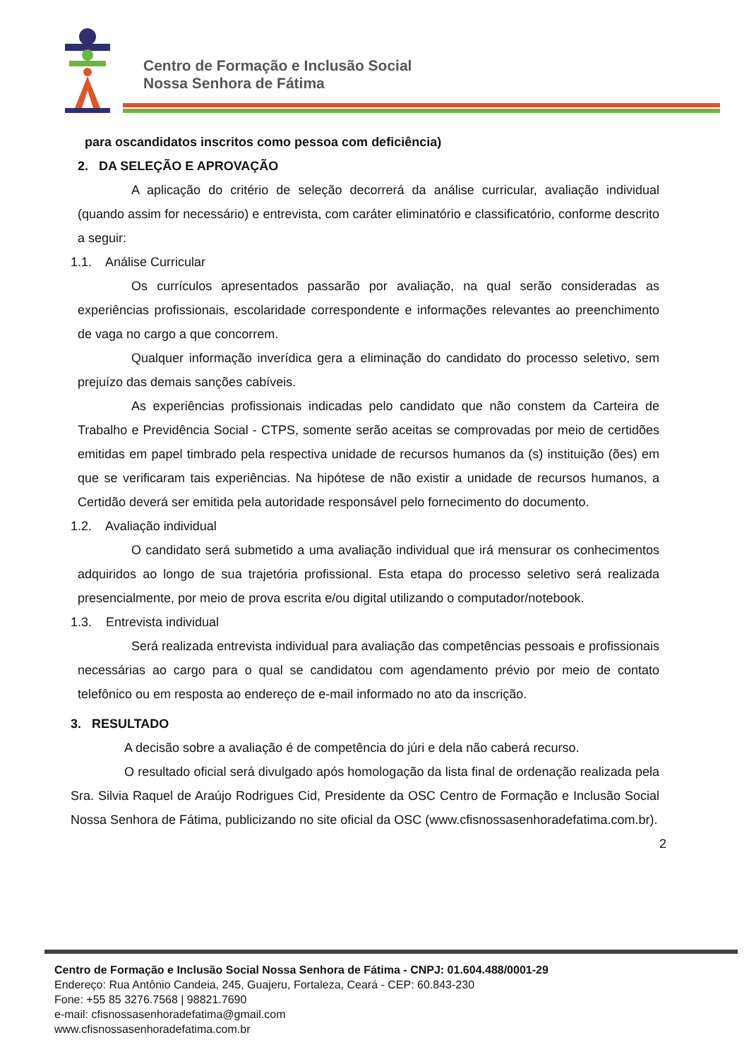Centro de Formação e Inclusão Social
Nossa Senhora de Fátima
para oscandidatos inscritos como pessoa com deficiência)
2. DA SELEÇÃO E APROVAÇÃO
A aplicação do critério de seleção decorrerá da análise curricular, avaliação individual (quando assim for necessário) e entrevista, com caráter eliminatório e classificatório, conforme descrito a seguir:
1.1. Análise Curricular
Os currículos apresentados passarão por avaliação, na qual serão consideradas as experiências profissionais, escolaridade correspondente e informações relevantes ao preenchimento de vaga no cargo a que concorrem.
Qualquer informação inverídica gera a eliminação do candidato do processo seletivo, sem prejuízo das demais sanções cabíveis.
As experiências profissionais indicadas pelo candidato que não constem da Carteira de Trabalho e Previdência Social - CTPS, somente serão aceitas se comprovadas por meio de certidões emitidas em papel timbrado pela respectiva unidade de recursos humanos da (s) instituição (ões) em que se verificaram tais experiências. Na hipótese de não existir a unidade de recursos humanos, a Certidão deverá ser emitida pela autoridade responsável pelo fornecimento do documento.
1.2. Avaliação individual
O candidato será submetido a uma avaliação individual que irá mensurar os conhecimentos adquiridos ao longo de sua trajetória profissional. Esta etapa do processo seletivo será realizada presencialmente, por meio de prova escrita e/ou digital utilizando o computador/notebook.
1.3. Entrevista individual
Será realizada entrevista individual para avaliação das competências pessoais e profissionais necessárias ao cargo para o qual se candidatou com agendamento prévio por meio de contato telefônico ou em resposta ao endereço de e-mail informado no ato da inscrição.
3. RESULTADO
A decisão sobre a avaliação é de competência do júri e dela não caberá recurso.
O resultado oficial será divulgado após homologação da lista final de ordenação realizada pela Sra. Silvia Raquel de Araújo Rodrigues Cid, Presidente da OSC Centro de Formação e Inclusão Social Nossa Senhora de Fátima, publicizando no site oficial da OSC (www.cfisnossasenhoradefatima.com.br).
2
Centro de Formação e Inclusão Social Nossa Senhora de Fátima - CNPJ: 01.604.488/0001-29
Endereço: Rua Antônio Candeia, 245, Guajeru, Fortaleza, Ceará - CEP: 60.843-230
Fone: +55 85 3276.7568 | 98821.7690
e-mail: cfisnossasenhoradefatima@gmail.com
www.cfisnossasenhoradefatima.com.br